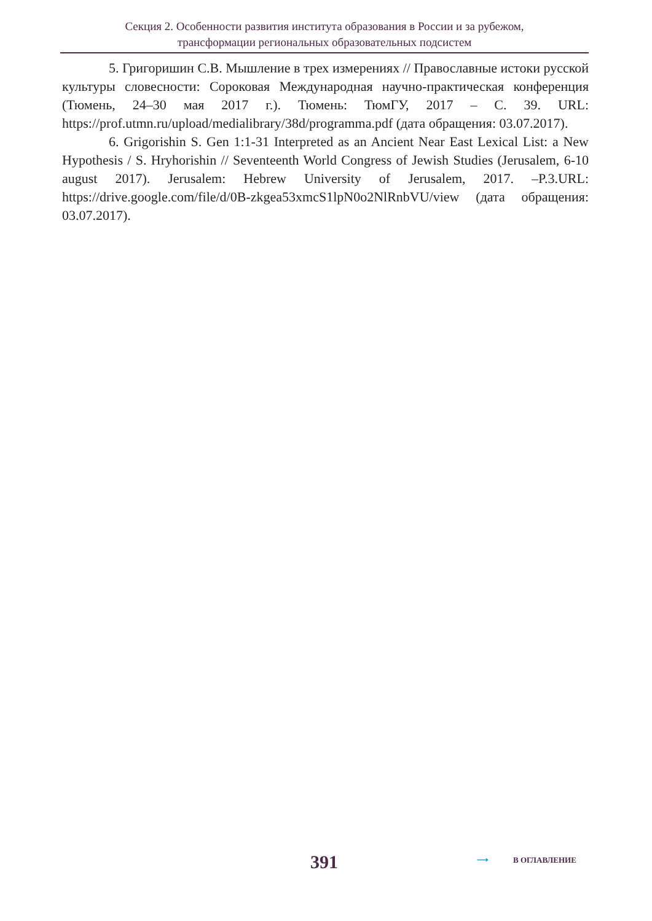Секция 2. Особенности развития института образования в России и за рубежом,
трансформации региональных образовательных подсистем
5. Григоришин С.В. Мышление в трех измерениях // Православные истоки русской культуры словесности: Сороковая Международная научно-практическая конференция (Тюмень, 24–30 мая 2017 г.). Тюмень: ТюмГУ, 2017 – С. 39. URL: https://prof.utmn.ru/upload/medialibrary/38d/programma.pdf (дата обращения: 03.07.2017).
6. Grigorishin S. Gen 1:1-31 Interpreted as an Ancient Near East Lexical List: a New Hypothesis / S. Hryhorishin // Seventeenth World Congress of Jewish Studies (Jerusalem, 6-10 august 2017). Jerusalem: Hebrew University of Jerusalem, 2017. –P.3.URL: https://drive.google.com/file/d/0B-zkgea53xmcS1lpN0o2NlRnbVU/view (дата обращения: 03.07.2017).
391 ⟶ В ОГЛАВЛЕНИЕ